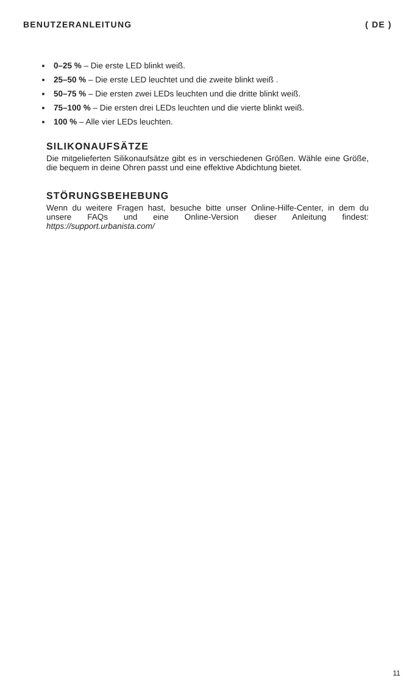BENUTZERANLEITUNG ( DE )
0–25 % – Die erste LED blinkt weiß.
25–50 % – Die erste LED leuchtet und die zweite blinkt weiß .
50–75 % – Die ersten zwei LEDs leuchten und die dritte blinkt weiß.
75–100 % – Die ersten drei LEDs leuchten und die vierte blinkt weiß.
100 % – Alle vier LEDs leuchten.
SILIKONAUFSÄTZE
Die mitgelieferten Silikonaufsätze gibt es in verschiedenen Größen. Wähle eine Größe, die bequem in deine Ohren passt und eine effektive Abdichtung bietet.
STÖRUNGSBEHEBUNG
Wenn du weitere Fragen hast, besuche bitte unser Online-Hilfe-Center, in dem du unsere FAQs und eine Online-Version dieser Anleitung findest: https://support.urbanista.com/
11